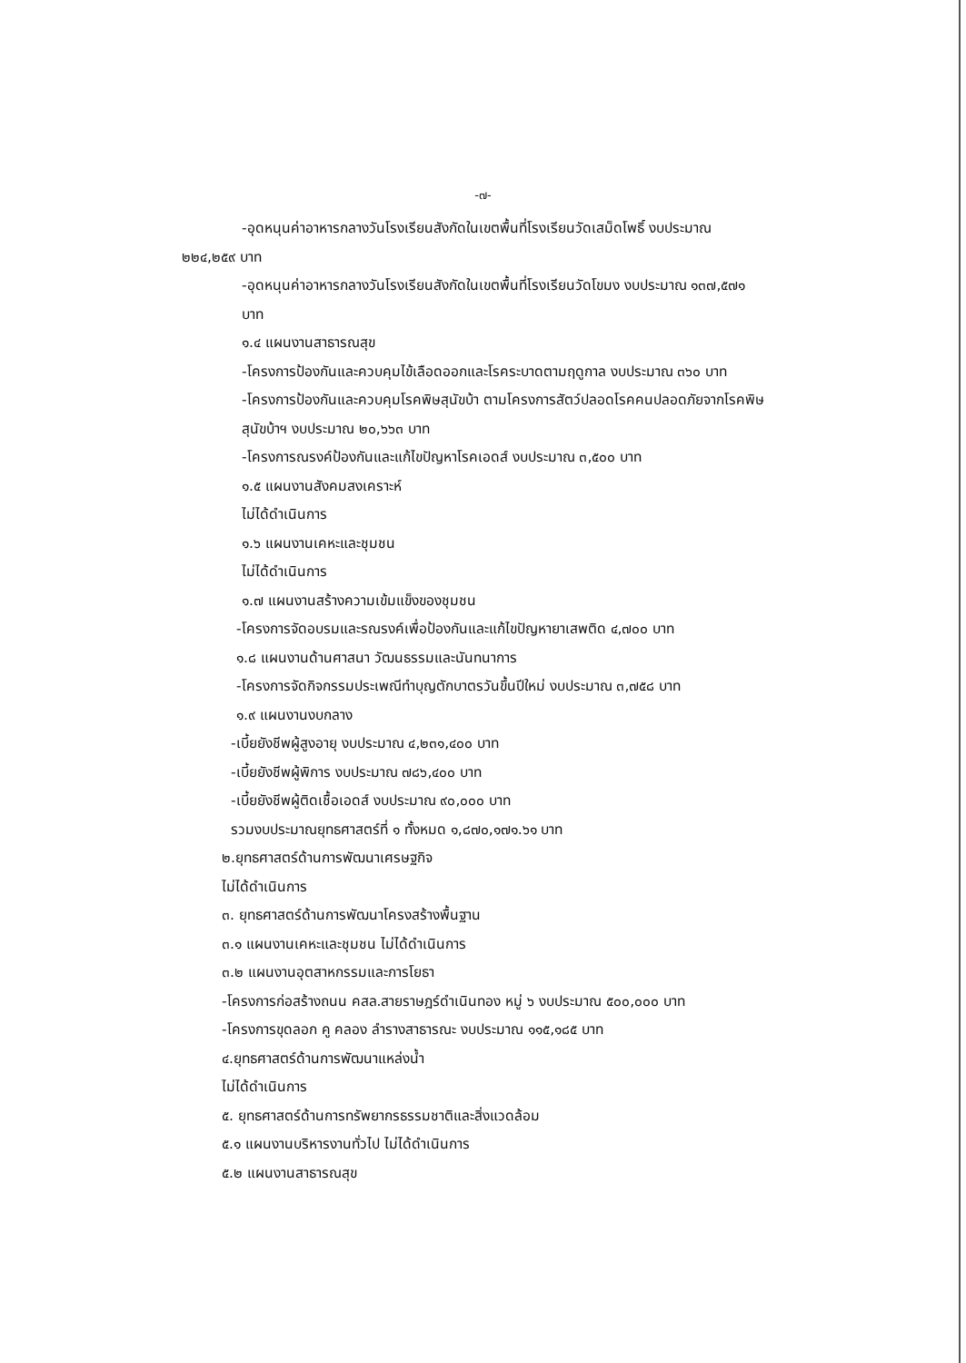-๗-
-อุดหนุนค่าอาหารกลางวันโรงเรียนสังกัดในเขตพื้นที่โรงเรียนวัดเสม็ดโพธิ์ งบประมาณ
๒๒๔,๒๕๙ บาท
-อุดหนุนค่าอาหารกลางวันโรงเรียนสังกัดในเขตพื้นที่โรงเรียนวัดโขมง งบประมาณ ๑๓๗,๕๗๑
บาท
๑.๔ แผนงานสาธารณสุข
-โครงการป้องกันและควบคุมไข้เลือดออกและโรคระบาดตามฤดูกาล งบประมาณ ๓๖๐ บาท
-โครงการป้องกันและควบคุมโรคพิษสุนัขบ้า ตามโครงการสัตว์ปลอดโรคคนปลอดภัยจากโรคพิษ
สุนัขบ้าฯ งบประมาณ ๒๐,๖๖๓ บาท
-โครงการณรงค์ป้องกันและแก้ไขปัญหาโรคเอดส์ งบประมาณ ๓,๕๐๐ บาท
๑.๕ แผนงานสังคมสงเคราะห์
ไม่ได้ดำเนินการ
๑.๖ แผนงานเคหะและชุมชน
ไม่ได้ดำเนินการ
๑.๗ แผนงานสร้างความเข้มแข็งของชุมชน
-โครงการจัดอบรมและรณรงค์เพื่อป้องกันและแก้ไขปัญหายาเสพติด ๔,๗๐๐ บาท
๑.๘ แผนงานด้านศาสนา วัฒนธรรมและนันทนาการ
-โครงการจัดกิจกรรมประเพณีทำบุญตักบาตรวันขึ้นปีใหม่ งบประมาณ ๓,๗๕๘ บาท
๑.๙ แผนงานงบกลาง
-เบี้ยยังชีพผู้สูงอายุ งบประมาณ ๔,๒๓๑,๔๐๐ บาท
-เบี้ยยังชีพผู้พิการ งบประมาณ ๗๘๖,๔๐๐ บาท
-เบี้ยยังชีพผู้ติดเชื้อเอดส์ งบประมาณ ๙๐,๐๐๐ บาท
รวมงบประมาณยุทธศาสตร์ที่ ๑ ทั้งหมด ๑,๘๗๐,๑๗๑.๖๑ บาท
๒.ยุทธศาสตร์ด้านการพัฒนาเศรษฐกิจ
ไม่ได้ดำเนินการ
๓. ยุทธศาสตร์ด้านการพัฒนาโครงสร้างพื้นฐาน
๓.๑ แผนงานเคหะและชุมชน ไม่ได้ดำเนินการ
๓.๒ แผนงานอุตสาหกรรมและการโยธา
-โครงการก่อสร้างถนน คสล.สายราษฎร์ดำเนินทอง หมู่ ๖ งบประมาณ ๕๐๐,๐๐๐ บาท
-โครงการขุดลอก คู คลอง ลำรางสาธารณะ งบประมาณ ๑๑๕,๑๘๕ บาท
๔.ยุทธศาสตร์ด้านการพัฒนาแหล่งน้ำ
ไม่ได้ดำเนินการ
๕. ยุทธศาสตร์ด้านการทรัพยากรธรรมชาติและสิ่งแวดล้อม
๕.๑ แผนงานบริหารงานทั่วไป ไม่ได้ดำเนินการ
๕.๒ แผนงานสาธารณสุข